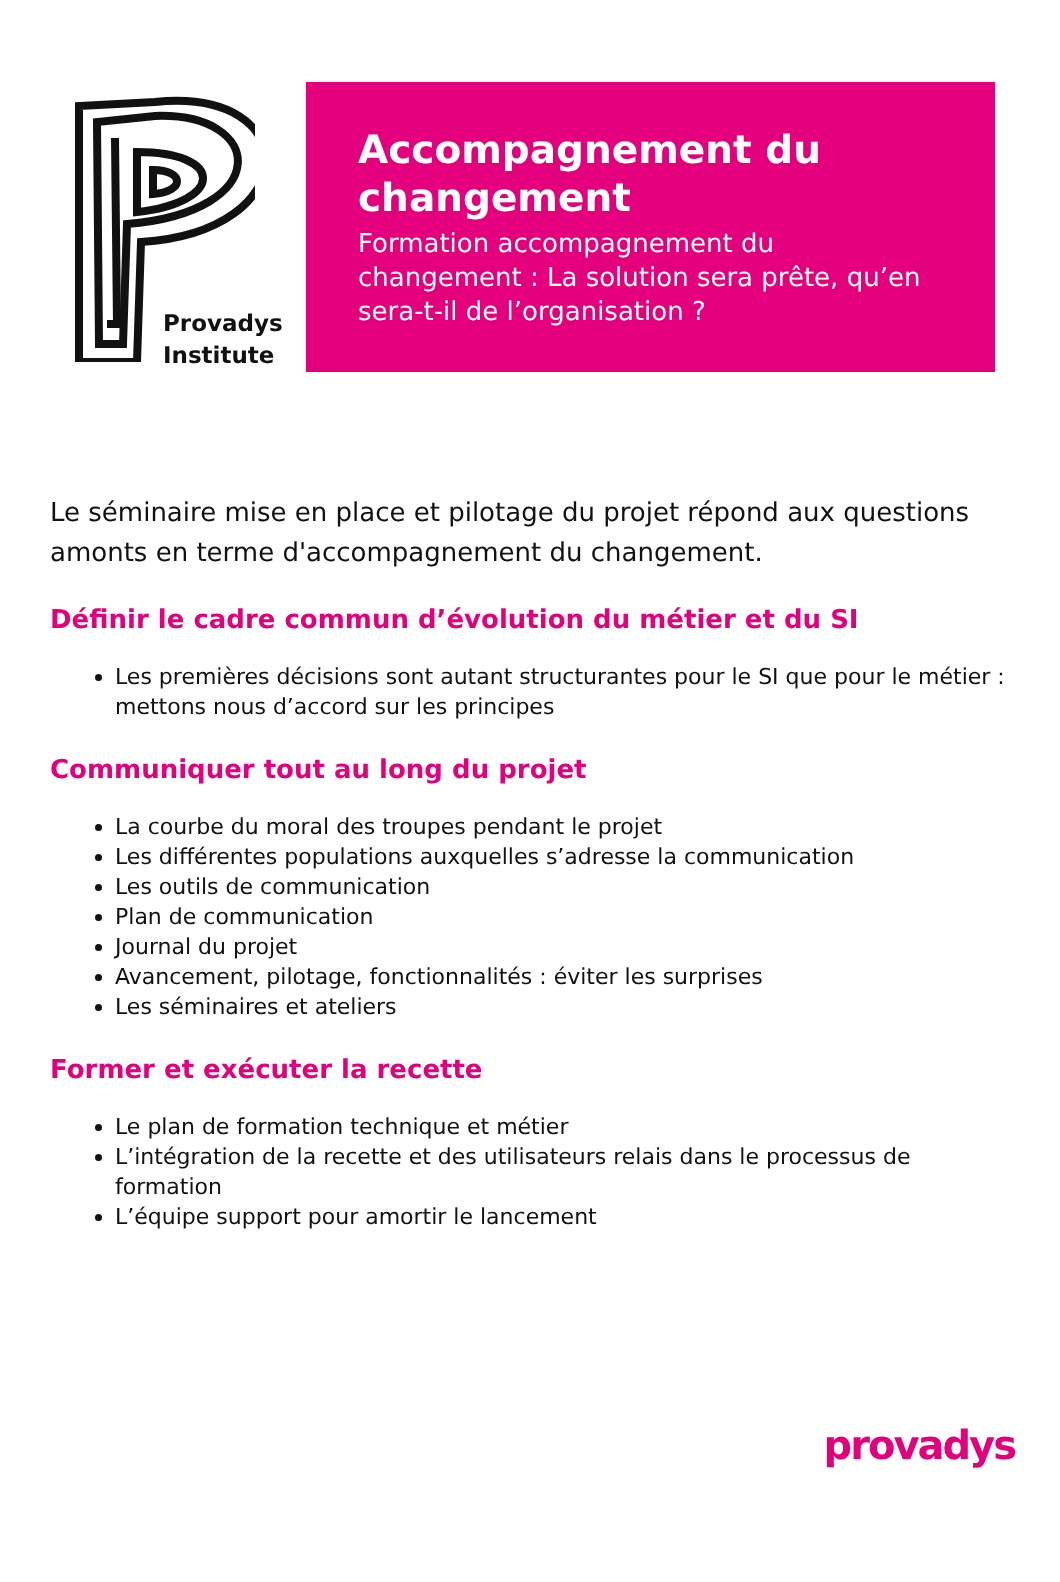Provadys
Institute
Accompagnement du changement
Formation accompagnement du changement : La solution sera prête, qu’en sera-t-il de l’organisation ?
Le séminaire mise en place et pilotage du projet répond aux questions amonts en terme d'accompagnement du changement.
Définir le cadre commun d’évolution du métier et du SI
Les premières décisions sont autant structurantes pour le SI que pour le métier : mettons nous d’accord sur les principes
Communiquer tout au long du projet
La courbe du moral des troupes pendant le projet
Les différentes populations auxquelles s’adresse la communication
Les outils de communication
Plan de communication
Journal du projet
Avancement, pilotage, fonctionnalités : éviter les surprises
Les séminaires et ateliers
Former et exécuter la recette
Le plan de formation technique et métier
L’intégration de la recette et des utilisateurs relais dans le processus de formation
L’équipe support pour amortir le lancement
provadys